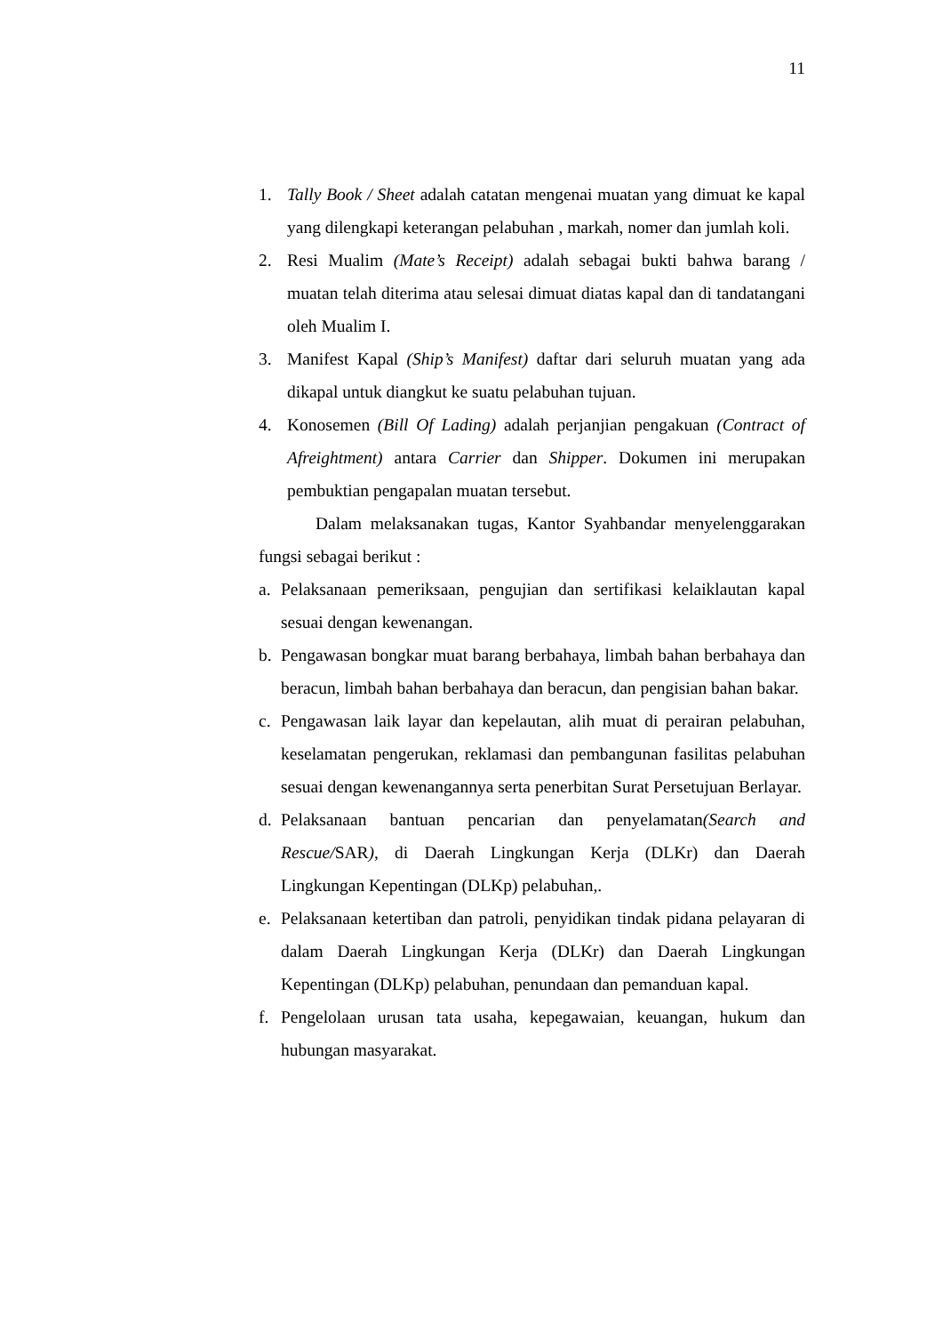11
1. Tally Book / Sheet adalah catatan mengenai muatan yang dimuat ke kapal yang dilengkapi keterangan pelabuhan , markah, nomer dan jumlah koli.
2. Resi Mualim (Mate’s Receipt) adalah sebagai bukti bahwa barang / muatan telah diterima atau selesai dimuat diatas kapal dan di tandatangani oleh Mualim I.
3. Manifest Kapal (Ship’s Manifest) daftar dari seluruh muatan yang ada dikapal untuk diangkut ke suatu pelabuhan tujuan.
4. Konosemen (Bill Of Lading) adalah perjanjian pengakuan (Contract of Afreightment) antara Carrier dan Shipper. Dokumen ini merupakan pembuktian pengapalan muatan tersebut.
Dalam melaksanakan tugas, Kantor Syahbandar menyelenggarakan fungsi sebagai berikut :
a. Pelaksanaan pemeriksaan, pengujian dan sertifikasi kelaiklautan kapal sesuai dengan kewenangan.
b. Pengawasan bongkar muat barang berbahaya, limbah bahan berbahaya dan beracun, limbah bahan berbahaya dan beracun, dan pengisian bahan bakar.
c. Pengawasan laik layar dan kepelautan, alih muat di perairan pelabuhan, keselamatan pengerukan, reklamasi dan pembangunan fasilitas pelabuhan sesuai dengan kewenangannya serta penerbitan Surat Persetujuan Berlayar.
d. Pelaksanaan bantuan pencarian dan penyelamatan(Search and Rescue/SAR), di Daerah Lingkungan Kerja (DLKr) dan Daerah Lingkungan Kepentingan (DLKp) pelabuhan,.
e. Pelaksanaan ketertiban dan patroli, penyidikan tindak pidana pelayaran di dalam Daerah Lingkungan Kerja (DLKr) dan Daerah Lingkungan Kepentingan (DLKp) pelabuhan, penundaan dan pemanduan kapal.
f. Pengelolaan urusan tata usaha, kepegawaian, keuangan, hukum dan hubungan masyarakat.